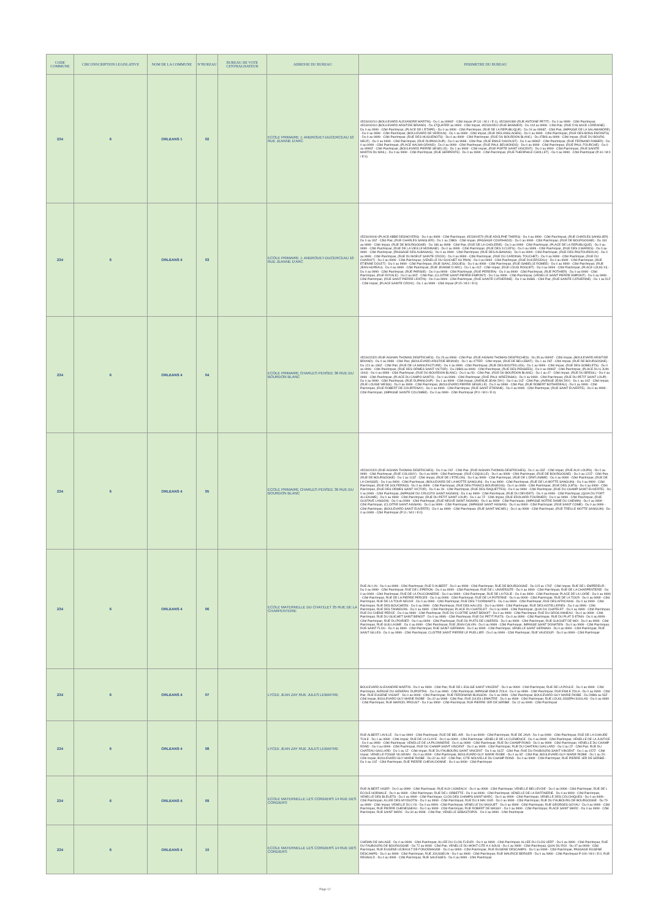| CODE COMMUNE | CIRCONSCRIPTION LEGISLATIVE | NOM DE LA COMMUNE | N°BUREAU | BUREAU DE VOTE CENTRALISATEUR | ADRESSE DU BUREAU | PERIMETRE DU BUREAU |
| --- | --- | --- | --- | --- | --- | --- |
| 234 | 6 | ORLEANS 1 | 02 | | ECOLE PRIMAIRE J. ANDROUET-DUCERCEAU 10 RUE JEANNE D'ARC | 4523400210 (BOULEVARD ALEXANDRE MARTIN) - Du 1 au 9999Z - Côté Impair (P:111 / M:1 / E:1), 4523400380 (RUE ANTOINE PETIT) - Du 0 au 9999 - Côté Pair/Impair, 4523400410 (BOULEVARD ARISTIDE BRIAND) - Du 47QUATER au 9999 - Côté Impair, 4523400510 (RUE BANNIER) - Du 104 au 9998 - Côté Pair, (RUE D'ALSACE LORRAINE) - Du 0 au 9999 - Côté Pair/Impair, (PLACE DE L'ETAPE) - Du 0 au 9999 - Côté Pair/Impair, (RUE DE LA REPUBLIQUE) - Du 24 au 9998Z - Côté Pair, (IMPASSE DE LA SALAMANDRE) - Du 0 au 9999 - Côté Pair/Impair, (BOULEVARD DE VERDUN) - Du 1 au 9999 - Côté Impair, (RUE DES ANGLAISES) - Du 0 au 9999 - Côté Pair/Impair, (RUE DES BONS ENFANTS) - Du 0 au 9999 - Côté Pair/Impair, (RUE DES HUGUENOTS) - Du 0 au 9999 - Côté Pair/Impair, (RUE DU BOURDON BLANC) - Du 47BIS au 9999 - Côté Impair, (RUE DU BOURG NEUF) - Du 0 au 9999 - Côté Pair/Impair, (RUE DUPANLOUP) - Du 0 au 9998 - Côté Pair, (RUE EMILE DAVOUST) - Du 0 au 9999Z - Côté Pair/Impair, (RUE FERNAND RABIER) - Du 0 au 9999 - Côté Pair/Impair, (PLACE HALMA GRAND) - Du 0 au 9999 - Côté Pair/Impair, (RUE PAUL BELMONDO) - Du 0 au 9999 - Côté Pair/Impair, (RUE PAUL FOURCHE) - Du 0 au 9999Z - Côté Pair/Impair, (BOULEVARD PIERRE SEGELLE) - Du 1 au 9999 - Côté Impair, (RUE PORTE SAINT VINCENT) - Du 0 au 9999 - Côté Pair/Impair, (RUE SAINTE MARTIN DU MAIL) - Du 0 au 9999 - Côté Pair/Impair, (RUE SERPENTE) - Du 0 au 9999 - Côté Pair/Impair, (RUE THEOPHILE CHOLLET) - Du 0 au 9999 - Côté Pair/Impair (P:44 / M:0 / E:0) |
| 234 | 6 | ORLEANS 4 | 03 | | ECOLE PRIMAIRE J. ANDROUET-DUCERCEAU 10 RUE JEANNE D'ARC | 4523400040 (PLACE ABBE DESNOYERS) - Du 0 au 9999 - Côté Pair/Impair, 4523400570 (RUE ADOLPHE THIERS) - Du 0 au 9999 - Côté Pair/Impair, (RUE CHARLES SANGLIER) - Du 0 au 30Z - Côté Pair, (RUE CHARLES SANGLIER) - Du 1 au 23BIS - Côté Impair, (PASSAGE COURHADO) - Du 0 au 9999 - Côté Pair/Impair, (RUE DE BOURGOGNE) - Du 181 au 9999 - Côté Impair, (RUE DE BOURGOGNE) - Du 188 au 9998 - Côté Pair, (RUE DE LA CHOLERIE) - Du 0 au 9999 - Côté Pair/Impair, (PLACE DE LA REPUBLIQUE) - Du 0 au 9999 - Côté Pair/Impair, (RUE DE LA VIEILLE MONNAIE) - Du 0 au 9999 - Côté Pair/Impair, (RUE DES 3 CLEFS) - Du 0 au 9999 - Côté Pair/Impair, (RUE DES 3 MARIES) - Du 0 au 9999 - Côté Pair/Impair, (PASSAGE DES ALBANAIS) - Du 0 au 9999 - Côté Pair/Impair, (RUE DES ALBANAIS) - Du 0 au 9999 - Côté Pair/Impair, (RUE DES PASTOUREAUX) - Du 0 au 9999 - Côté Pair/Impair, (RUE DU BOEUF SAINTE CROIX) - Du 0 au 9999 - Côté Pair/Impair, (RUE DU CARDINAL TOUCHET) - Du 0 au 9999 - Côté Pair/Impair, (RUE DU CHARIOT) - Du 0 au 9999 - Côté Pair/Impair, (VENELLE DU GUICHET AU PAIN) - Du 0 au 9999 - Côté Pair/Impair, (RUE DUCERCEAU) - Du 0 au 9999 - Côté Pair/Impair, (RUE ETIENNE DOLET) - Du 0 au 9999 - Côté Pair/Impair, (RUE ISAAC JOGUES) - Du 0 au 9999 - Côté Pair/Impair, (RUE ISABELLE ROMEE) - Du 0 au 9999 - Côté Pair/Impair, (RUE JEAN HUPEAU) - Du 0 au 9999 - Côté Pair/Impair, (RUE JEANNE D ARC) - Du 1 au 41Z - Côté Impair, (RUE LOUIS ROGUET) - Du 0 au 9999 - Côté Pair/Impair, (PLACE LOUIS XI) - Du 0 au 9999 - Côté Pair/Impair, (RUE PARISIE) - Du 0 au 9999 - Côté Pair/Impair, (RUE PEREIRA) - Du 0 au 9999 - Côté Pair/Impair, (RUE POTHIER) - Du 0 au 9999 - Côté Pair/Impair, (RUE ROYALE) - Du 0 au 80Z - Côté Pair, (CLOITRE SAINT PIERRE EMPONT) - Du 0 au 9999 - Côté Pair/Impair, (VENELLE SAINT PIERRE EMPONT) - Du 0 au 9999 - Côté Pair/Impair, (RUE SAINT PIERRE LENTIN) - Du 0 au 9999 - Côté Pair/Impair, (RUE SAINTE CATHERINE) - Du 0 au 46BIS - Côté Pair, (RUE SAINTE CATHERINE) - Du 1 au 51Z - Côté Impair, (PLACE SAINTE CROIX) - Du 1 au 9999 - Côté Impair (P:15 / M:0 / E:0) |
| 234 | 6 | ORLEANS 4 | 04 | | ECOLE PRIMAIRE CHARLES PENSEE 36 RUE DU BOURDON BLANC | 4523402320 (RUE AIGNAN THOMAS DESFRICHES) - Du 26 au 9998 - Côté Pair, (RUE AIGNAN THOMAS DESFRICHES) - Du 35 au 9999Z - Côté Impair, (BOULEVARD ARISTIDE BRIAND) - Du 0 au 9998 - Côté Pair, (BOULEVARD ARISTIDE BRIAND) - Du 1 au 47TER - Côté Impair, (RUE DE BELLEBAT) - Du 1 au 29Z - Côté Impair, (RUE DE BOURGOGNE) - Du 124 au 186Z - Côté Pair, (RUE DE LA MANUFACTURE) - Du 0 au 9999 - Côté Pair/Impair, (RUE DES BOUTEILLES) - Du 1 au 9999 - Côté Impair, (RUE DES GOBELETS) - Du 0 au 9999 - Côté Pair/Impair, (RUE DES ORMES SAINT VICTOR) - Du 28BIS au 9999 - Côté Pair/Impair, (RUE DES PENSEES) - Du 0 au 9999Z - Côté Pair/Impair, (PLACE DU 6 JUIN 1944) - Du 0 au 9999 - Côté Pair/Impair, (RUE DU BOURDON BLANC) - Du 0 au 50 - Côté Pair, (RUE DU BOURDON BLANC) - Du 1 au 47 - Côté Impair, (RUE DU BRESIL) - Du 0 au 9999 - Côté Pair/Impair, (PLACE DU CAMPO SANTO) - Du 0 au 9999 - Côté Pair/Impair, (RUE PAUL WREZINSKI) - Du 0 au 9999 - Côté Pair/Impair, (RUE DU PETIT SAINT LOUP) - Du 0 au 9999 - Côté Pair/Impair, (RUE DUPANLOUP) - Du 1 au 9999 - Côté Impair, (AVENUE JEAN ZAY) - Du 0 au 10Z - Côté Pair, (AVENUE JEAN ZAY) - Du 1 au 19Z - Côté Impair, (RUE LOUISE WEISS) - Du 0 au 9999 - Côté Pair/Impair, (BOULEVARD PIERRE SEGELLE) - Du 0 au 9998 - Côté Pair, (RUE ROBERT BOTHEREAU) - Du 0 au 9999 - Côté Pair/Impair, (RUE ROBERT DE COURTENAY) - Du 0 au 9999 - Côté Pair/Impair, (RUE SAINT ETIENNE) - Du 0 au 9999 - Côté Pair/Impair, (RUE SAINT EUVERTE) - Du 0 au 9999 - Côté Pair/Impair, (IMPASSE SAINTE COLOMBE) - Du 0 au 9999 - Côté Pair/Impair (P:0 / M:0 / E:0) |
| 234 | 6 | ORLEANS 4 | 05 | | ECOLE PRIMAIRE CHARLES PENSEE 36 RUE DU BOURDON BLANC | 4523402320 (RUE AIGNAN THOMAS DESFRICHES) - Du 0 au 24Z - Côté Pair, (RUE AIGNAN THOMAS DESFRICHES) - Du 1 au 33Z - Côté Impair, (RUE AUX LOUPS) - Du 0 au 9999 - Côté Pair/Impair, (RUE COLIGNY) - Du 0 au 9999 - Côté Pair/Impair, (RUE COQUILLE) - Du 0 au 9999 - Côté Pair/Impair, (RUE DE BOURGOGNE) - Du 0 au 122Z - Côté Pair, (RUE DE BOURGOGNE) - Du 1 au 113Z - Côté Impair, (RUE DE L'ETELON) - Du 0 au 9999 - Côté Pair/Impair, (RUE DE L'ORIFLAMME) - Du 0 au 9999 - Côté Pair/Impair, (RUE DE LA CHASSE) - Du 0 au 9999 - Côté Pair/Impair, (BOULEVARD DE LA MOTTE SANGUIN) - Du 0 au 9999 - Côté Pair/Impair, (RUE DE LA MOTTE SANGUIN) - Du 0 au 9999 - Côté Pair/Impair, (RUE DE SOLFERINO) - Du 0 au 9999 - Côté Pair/Impair, (RUE DES FRANCS BOURGEOIS) - Du 0 au 9999 - Côté Pair/Impair, (RUE DES JUIFS) - Du 0 au 9999 - Côté Pair/Impair, (RUE DES ORMES SAINT VICTOR) - Du 0 au 28 - Côté Pair/Impair, (RUE DES RAQUETTES) - Du 0 au 9999 - Côté Pair/Impair, (RUE DU CHAMP SAINT EUVERTE) - Du 0 au 9999 - Côté Pair/Impair, (IMPASSE DU CRUCIFIX SAINT AIGNAN) - Du 0 au 9999 - Côté Pair/Impair, (RUE DU DEVIDET) - Du 0 au 9999 - Côté Pair/Impair, (QUAI DU FORT ALLEAUME) - Du 0 au 9999 - Côté Pair/Impair, (RUE DU PETIT SAINT LOUP) - Du 1 au 7Z - Côté Impair, (RUE EDOUARD FOURNIER) - Du 0 au 9999 - Côté Pair/Impair, (RUE GUSTAVE LANSON) - Du 0 au 9999 - Côté Pair/Impair, (RUE NEUVE SAINT AIGNAN) - Du 0 au 9999 - Côté Pair/Impair, (IMPASSE NOTRE DAME DU CHEMIN) - Du 0 au 9999 - Côté Pair/Impair, (CLOITRE SAINT AIGNAN) - Du 0 au 9999 - Côté Pair/Impair, (IMPASSE SAINT AIGNAN) - Du 0 au 9999 - Côté Pair/Impair, (RUE SAINT COME) - Du 0 au 9999 - Côté Pair/Impair, (BOULEVARD SAINT EUVERTE) - Du 0 au 9999 - Côté Pair/Impair, (RUE SAINT MICHEL) - Du 0 au 9999 - Côté Pair/Impair, (RUE TREILLE MOTTE SANGUIN) - Du 0 au 9999 - Côté Pair/Impair (P:11 / M:0 / E:0) |
| 234 | 6 | ORLEANS 4 | 06 | | ECOLE MATERNELLE DU CHATELET 25 RUE DE LA CHARPENTERIE | RUE AU LIN - Du 0 au 9999 - Côté Pair/Impair, RUE D AUBERT - Du 0 au 9999 - Côté Pair/Impair, RUE DE BOURGOGNE - Du 115 au 179Z - Côté Impair, RUE DE L EMPEREUR - Du 0 au 9999 - Côté Pair/Impair, RUE DE L EPERON - Du 0 au 9999 - Côté Pair/Impair, RUE DE L UNIVERSITE - Du 0 au 9999 - Côté Pair/Impair, RUE DE LA CHARPENTERIE - Du 0 au 9999 - Côté Pair/Impair, RUE DE LA FAUCONNERIE - Du 0 au 9999 - Côté Pair/Impair, RUE DE LA FOLIE - Du 0 au 9999 - Côté Pair/Impair, PLACE DE LA LOIRE - Du 0 au 9999 - Côté Pair/Impair, RUE DE LA PIERRE PERCEE - Du 0 au 9999 - Côté Pair/Impair, RUE DE LA POTERNE - Du 0 au 9999 - Côté Pair/Impair, RUE DE LA TOUR - Du 0 au 9999 - Côté Pair/Impair, RUE DE LA TOUR NEUVE - Du 0 au 9999 - Côté Pair/Impair, RUE DES 7 DORMANTS - Du 0 au 9999 - Côté Pair/Impair, RUE DES AFRICAINS - Du 0 au 9999 - Côté Pair/Impair, RUE DES BOUCHERS - Du 0 au 9999 - Côté Pair/Impair, RUE DES HALLES - Du 0 au 9999 - Côté Pair/Impair, RUE DES HOTELLERIES - Du 0 au 9999 - Côté Pair/Impair, RUE DES TANNEURS - Du 0 au 9999 - Côté Pair/Impair, PLACE DU CHATELET - Du 0 au 9999 - Côté Pair/Impair, QUAI DU CHATELET - Du 0 au 9999 - Côté Pair/Impair, RUE DU CHENE PERCE - Du 0 au 9999 - Côté Pair/Impair, RUE DU CLOITRE SAINT BENOIT - Du 0 au 9999 - Côté Pair/Impair, RUE DU GROS ANNEAU - Du 0 au 9999 - Côté Pair/Impair, RUE DU GUICHET SAINT BENOIT - Du 0 au 9999 - Côté Pair/Impair, RUE DU PETIT PUITS - Du 0 au 9999 - Côté Pair/Impair, RUE DU PLAT D ETAIN - Du 0 au 9999 - Côté Pair/Impair, RUE DU POIRIER - Du 0 au 9999 - Côté Pair/Impair, RUE DU PUITS DE LINIERES - Du 0 au 9999 - Côté Pair/Impair, RUE GUICHET DE MOI - Du 0 au 9999 - Côté Pair/Impair, RUE GUILLAUME - Du 0 au 9999 - Côté Pair/Impair, RUE JEAN CALVIN - Du 0 au 9999 - Côté Pair/Impair, IMPASSE SAINT DONATIEN - Du 0 au 9999 - Côté Pair/Impair, RUE SAINT FLOU - Du 0 au 9999 - Côté Pair/Impair, RUE SAINT GERMAIN - Du 0 au 9999 - Côté Pair/Impair, VENELLE SAINT GERMAIN - Du 0 au 9999 - Côté Pair/Impair, RUE SAINT GILLES - Du 0 au 9999 - Côté Pair/Impair, CLOITRE SAINT PIERRE LE PUELLIER - Du 0 au 9999 - Côté Pair/Impair, RUE VAUDOUR - Du 0 au 9999 - Côté Pair/Impair |
| 234 | 6 | ORLEANS 4 | 07 | | LYCEE JEAN ZAY RUE JULES LEMAITRE | BOULEVARD ALEXANDRE MARTIN - Du 0 au 9999 - Côté Pair, RUE DE L EGLISE SAINT VINCENT - Du 0 au 9999 - Côté Pair/Impair, RUE DE LA POULE - Du 0 au 9999 - Côté Pair/Impair, AVENUE DU GENERAL DUPORTAIL - Du 0 au 9999 - Côté Pair/Impair, IMPASSE EMILE ZOLA - Du 0 au 9999 - Côté Pair/Impair, RUE EMILE ZOLA - Du 0 au 9999 - Côté Pair, RUE EUGENE VIGNAT - Du 0 au 9999 - Côté Pair/Impair, RUE FERDINAND BUISSON - Du 0 au 9999 - Côté Pair/Impair, BOULEVARD GUY MARIE RIOBE - Du 29BIS au 53Z - Côté Impair, BOULEVARD GUY MARIE RIOBE - Du 42 au 9998 - Côté Pair, RUE JULES LEMAITRE - Du 0 au 9999 - Côté Pair/Impair, RUE LOUIS JOSEPH SOULAS - Du 0 au 9999 - Côté Pair/Impair, RUE MARCEL PROUST - Du 0 au 9999 - Côté Pair/Impair, RUE PIERRE 1ER DE SERBIE - Du 12 au 9999 - Côté Pair/Impair |
| 234 | 6 | ORLEANS 4 | 08 | | LYCEE JEAN ZAY RUE JULES LEMAITRE | RUE ALBERT LAVILLE - Du 0 au 9999 - Côté Pair/Impair, RUE DE BEL AIR - Du 0 au 9999 - Côté Pair/Impair, RUE DE JAVA - Du 0 au 9999 - Côté Pair/Impair, RUE DE LA CHAUDE TUILE - Du 1 au 9999 - Côté Impair, RUE DE LA CLAYE - Du 0 au 9999 - Côté Pair/Impair, VENELLE DE LA CLEMENCE - Du 0 au 9999 - Côté Pair/Impair, VENELLE DE LA JUSTICE - Du 0 au 9999 - Côté Pair/Impair, VENELLE DE LA PILONNERIE - Du 0 au 9999 - Côté Pair/Impair, RUE DU CHAMP ROND - Du 0 au 9999 - Côté Pair/Impair, VENELLE DU CHAMP ROND - Du 0 au 9999 - Côté Pair/Impair, RUE DU CHAMP SAINT VINCENT - Du 0 au 9999 - Côté Pair/Impair, RUE DU CHATEAU GAILLARD - Du 0 au 2Z - Côté Pair, RUE DU CHATEAU GAILLARD - Du 1 au 1Z - Côté Impair, RUE DU FAUBOURG SAINT VINCENT - Du 0 au 162Z - Côté Pair, RUE DU FAUBOURG SAINT VINCENT - Du 1 au 157Z - Côté Impair, VENELLE FOSSE VILGRAIN - Du 0 au 9999 - Côté Pair/Impair, BOULEVARD GUY MARIE RIOBE - Du 0 au 8Z - Côté Pair, BOULEVARD GUY MARIE RIOBE - Du 1 au 29 - Côté Impair, BOULEVARD GUY MARIE RIOBE - Du 32 au 40Z - Côté Pair, CITE NOUVELLE DU CHAMP ROND - Du 0 au 9999 - Côté Pair/Impair, RUE PIERRE 1ER DE SERBIE - Du 0 au 10Z - Côté Pair/Impair, RUE PIERRE CHEVALDONNE - Du 0 au 9999 - Côté Pair/Impair |
| 234 | 6 | ORLEANS 4 | 09 | | ECOLE MATERNELLE LES CORDIERS 14 RUE DES CORDIERS | RUE ALBERT VIGER - Du 0 au 9999 - Côté Pair/Impair, RUE AUX LIGNEAUX - Du 0 au 9999 - Côté Pair/Impair, VENELLE BELLEVOIE - Du 0 au 9999 - Côté Pair/Impair, RUE DE L ECOLE NORMALE - Du 0 au 9999 - Côté Pair/Impair, RUE DE L ORBETTE - Du 0 au 9999 - Côté Pair/Impair, VENELLE DE LA RAFFINERIE - Du 0 au 9999 - Côté Pair/Impair, VENELLE DES BLEUETS - Du 0 au 9999 - Côté Pair/Impair, CLOS DES CHAMPS SAINT MARC - Du 0 au 9999 - Côté Pair/Impair, VENELLE DES COLCHIQUES - Du 0 au 9999 - Côté Pair/Impair, ALLEE DES MYOSOTIS - Du 0 au 9999 - Côté Pair/Impair, RUE DU 8 MAI 1945 - Du 0 au 9999 - Côté Pair/Impair, RUE DU FAUBOURG DE BOURGOGNE - Du 79 au 9999 - Côté Impair, VENELLE DU LYS - Du 0 au 9999 - Côté Pair/Impair, VENELLE DU MUGUET - Du 0 au 9999 - Côté Pair/Impair, RUE GEORGES GOYAU - Du 0 au 9999 - Côté Pair/Impair, RUE PIERRE CHENESSEAU - Du 0 au 9999 - Côté Pair/Impair, RUE ROBERT DE MASSY - Du 0 au 9999 - Côté Pair/Impair, PLACE SAINT MARC - Du 0 au 9999 - Côté Pair/Impair, RUE SAINT MARC - Du 34 au 9998 - Côté Pair, VENELLE SEBASTOPOL - Du 0 au 9999 - Côté Pair/Impair |
| 234 | 6 | ORLEANS 4 | 10 | | ECOLE MATERNELLE LES CORDIERS 14 RUE DES CORDIERS | CHEMIN DE HALAGE - Du 0 au 9999 - Côté Pair/Impair, ALLEE DU CLOS FLEURI - Du 0 au 9999 - Côté Pair/Impair, ALLEE DU CLOS VERT - Du 0 au 9999 - Côté Pair/Impair, RUE DU FAUBOURG DE BOURGOGNE - Du 72 au 9998 - Côté Pair, VENELLE DU MONT CITE A 4 SOUS - Du 0 au 9999 - Côté Pair/Impair, QUAI DU ROI - Du 47 au 9999 - Côté Pair/Impair, RUE EUGENE LEJEAULT DE FONCEMAGNE - Du 0 au 9999 - Côté Pair/Impair, RUE EUGENE DESCAMPS - Du 0 au 9999 - Côté Pair/Impair, PASSAGE EUGENE DESCAMPS - Du 0 au 9999 - Côté Pair/Impair, RUE JOUSSELIN - Du 0 au 9999 - Côté Pair/Impair, RUE MAURICE BERGER - Du 0 au 9999 - Côté Pair/Impair P:109 / M:0 / E:0, RUE REGNALD - Du 0 au 9999 - Côté Pair/Impair, RUE SALESSES - Du 0 au 9999 - Côté Pair/Impair |
Page 12